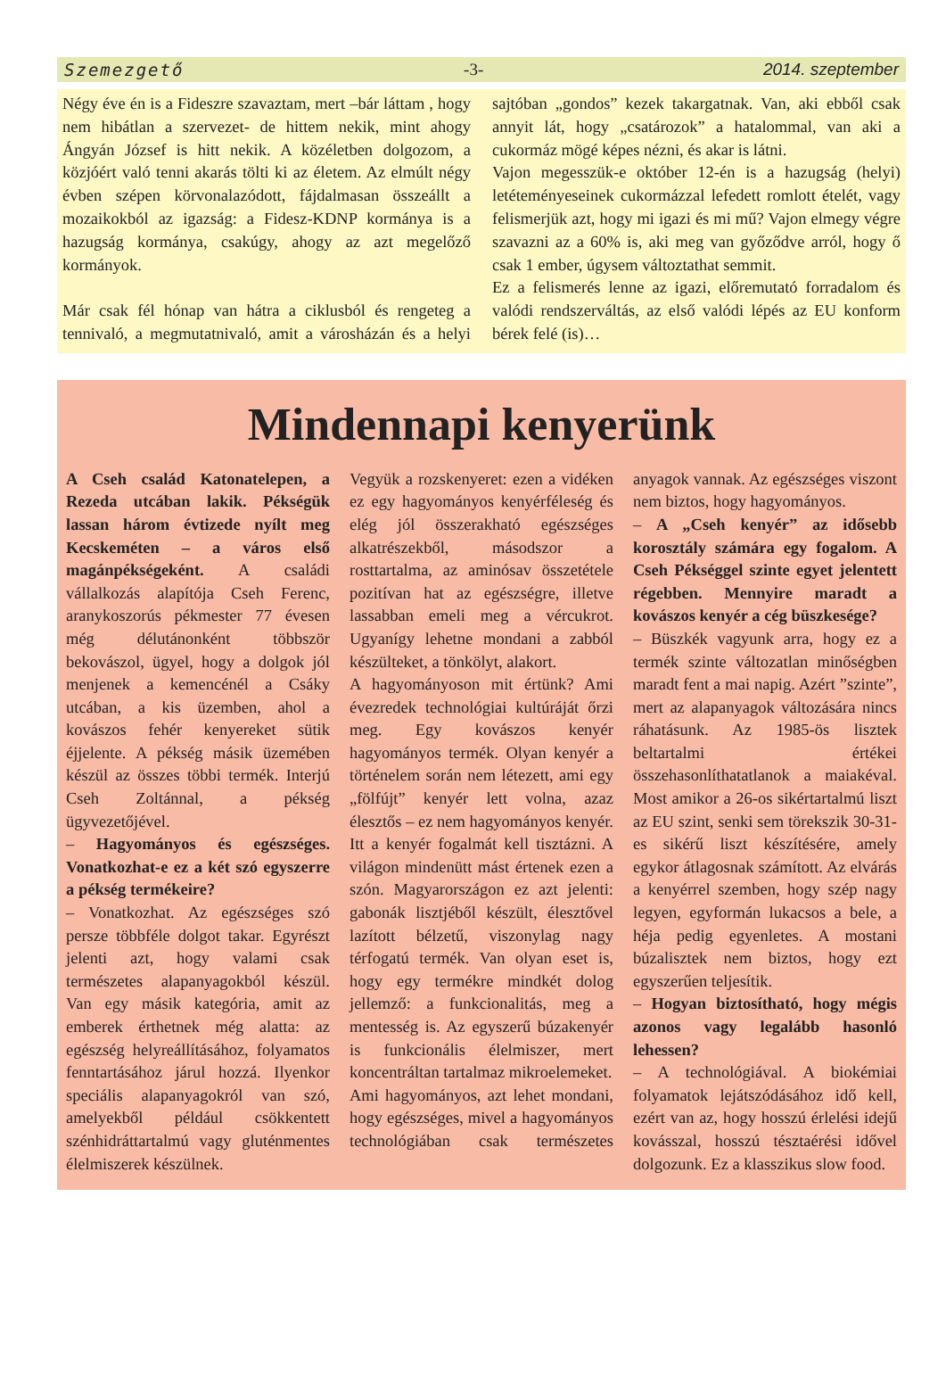Szemezgető -3- 2014. szeptember
Négy éve én is a Fideszre szavaztam, mert –bár láttam , hogy nem hibátlan a szervezet- de hittem nekik, mint ahogy Ángyán József is hitt nekik. A közéletben dolgozom, a közjóért való tenni akarás tölti ki az életem. Az elmúlt négy évben szépen körvonalazódott, fájdalmasan összeállt a mozaikokból az igazság: a Fidesz-KDNP kormánya is a hazugság kormánya, csakúgy, ahogy az azt megelőző kormányok.
Már csak fél hónap van hátra a ciklusból és rengeteg a tennivaló, a megmutatnivaló, amit a városházán és a helyi sajtóban „gondos” kezek takargatnak. Van, aki ebből csak annyit lát, hogy „csatározok” a hatalommal, van aki a cukormáz mögé képes nézni, és akar is látni.
Vajon megesszük-e október 12-én is a hazugság (helyi) letéteményeseinek cukormázzal lefedett romlott ételét, vagy felismerjük azt, hogy mi igazi és mi mű? Vajon elmegy végre szavazni az a 60% is, aki meg van győződve arról, hogy ő csak 1 ember, úgysem változtathat semmit.
Ez a felismerés lenne az igazi, előremutató forradalom és valódi rendszerváltás, az első valódi lépés az EU konform bérek felé (is)…
Mindennapi kenyerünk
A Cseh család Katonatelepen, a Rezeda utcában lakik. Pékségük lassan három évtizede nyílt meg Kecskeméten – a város első magánpékségeként. A családi vállalkozás alapítója Cseh Ferenc, aranykoszorús pékmester 77 évesen még délutánonként többször bekovászol, ügyel, hogy a dolgok jól menjenek a kemencénél a Csáky utcában, a kis üzemben, ahol a kovászos fehér kenyereket sütik éjjelente. A pékség másik üzemében készül az összes többi termék. Interjú Cseh Zoltánnal, a pékség ügyvezetőjével.
– Hagyományos és egészséges. Vonatkozhat-e ez a két szó egyszerre a pékség termékeire?
– Vonatkozhat. Az egészséges szó persze többféle dolgot takar. Egyrészt jelenti azt, hogy valami csak természetes alapanyagokból készül. Van egy másik kategória, amit az emberek érthetnek még alatta: az egészség helyreállításához, folyamatos fenntartásához járul hozzá. Ilyenkor speciális alapanyagokról van szó, amelyekből például csökkentett szénhidráttartalmú vagy gluténmentes élelmiszerek készülnek.
Vegyük a rozskenyeret: ezen a vidéken ez egy hagyományos kenyérféleség és elég jól összerakható egészséges alkatrészekből, másodszor a rosttartalma, az aminósav összetétele pozitívan hat az egészségre, illetve lassabban emeli meg a vércukrot. Ugyanígy lehetne mondani a zabból készülteket, a tönkölyt, alakort.
A hagyományoson mit értünk? Ami évezredek technológiai kultúráját őrzi meg. Egy kovászos kenyér hagyományos termék. Olyan kenyér a történelem során nem létezett, ami egy „fölfújt” kenyér lett volna, azaz élesztős – ez nem hagyományos kenyér.
Itt a kenyér fogalmát kell tisztázni. A világon mindenütt mást értenek ezen a szón. Magyarországon ez azt jelenti: gabonák lisztjéből készült, élesztővel lazított bélzetű, viszonylag nagy térfogatú termék. Van olyan eset is, hogy egy termékre mindkét dolog jellemző: a funkcionalitás, meg a mentesség is. Az egyszerű búzakenyér is funkcionális élelmiszer, mert koncentráltan tartalmaz mikroelemeket.
Ami hagyományos, azt lehet mondani, hogy egészséges, mivel a hagyományos technológiában csak természetes anyagok vannak. Az egészséges viszont nem biztos, hogy hagyományos.
– A „Cseh kenyér” az idősebb korosztály számára egy fogalom. A Cseh Pékséggel szinte egyet jelentett régebben. Mennyire maradt a kovászos kenyér a cég büszkesége?
– Büszkék vagyunk arra, hogy ez a termék szinte változatlan minőségben maradt fent a mai napig. Azért ”szinte”, mert az alapanyagok változására nincs ráhatásunk. Az 1985-ös lisztek beltartalmi értékei összehasonlíthatatlanok a maiakéval. Most amikor a 26-os sikértartalmú liszt az EU szint, senki sem törekszik 30-31-es sikérű liszt készítésére, amely egykor átlagosnak számított. Az elvárás a kenyérrel szemben, hogy szép nagy legyen, egyformán lukacsos a bele, a héja pedig egyenletes. A mostani búzalisztek nem biztos, hogy ezt egyszerűen teljesítik.
– Hogyan biztosítható, hogy mégis azonos vagy legalább hasonló lehessen?
– A technológiával. A biokémiai folyamatok lejátszódásához idő kell, ezért van az, hogy hosszú érlelési idejű kovásszal, hosszú tésztaérési idővel dolgozunk. Ez a klasszikus slow food.